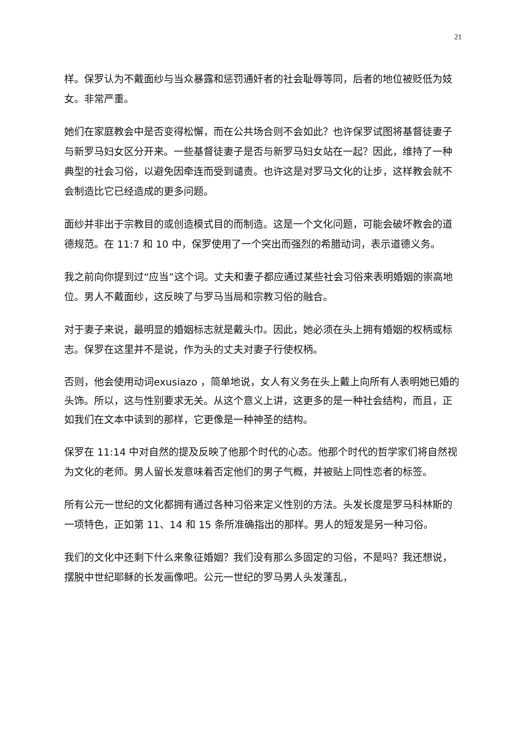21
样。保罗认为不戴面纱与当众暴露和惩罚通奸者的社会耻辱等同，后者的地位被贬低为妓女。非常严重。
她们在家庭教会中是否变得松懈，而在公共场合则不会如此？也许保罗试图将基督徒妻子与新罗马妇女区分开来。一些基督徒妻子是否与新罗马妇女站在一起？因此，维持了一种典型的社会习俗，以避免因牵连而受到谴责。也许这是对罗马文化的让步，这样教会就不会制造比它已经造成的更多问题。
面纱并非出于宗教目的或创造模式目的而制造。这是一个文化问题，可能会破坏教会的道德规范。在 11:7 和 10 中，保罗使用了一个突出而强烈的希腊动词，表示道德义务。
我之前向你提到过“应当”这个词。丈夫和妻子都应通过某些社会习俗来表明婚姻的崇高地位。男人不戴面纱，这反映了与罗马当局和宗教习俗的融合。
对于妻子来说，最明显的婚姻标志就是戴头巾。因此，她必须在头上拥有婚姻的权柄或标志。保罗在这里并不是说，作为头的丈夫对妻子行使权柄。
否则，他会使用动词exusiazo ，简单地说，女人有义务在头上戴上向所有人表明她已婚的头饰。所以，这与性别要求无关。从这个意义上讲，这更多的是一种社会结构，而且，正如我们在文本中读到的那样，它更像是一种神圣的结构。
保罗在 11:14 中对自然的提及反映了他那个时代的心态。他那个时代的哲学家们将自然视为文化的老师。男人留长发意味着否定他们的男子气概，并被贴上同性恋者的标签。
所有公元一世纪的文化都拥有通过各种习俗来定义性别的方法。头发长度是罗马科林斯的一项特色，正如第 11、14 和 15 条所准确指出的那样。男人的短发是另一种习俗。
我们的文化中还剩下什么来象征婚姻？我们没有那么多固定的习俗，不是吗？我还想说，摆脱中世纪耶稣的长发画像吧。公元一世纪的罗马男人头发蓬乱，